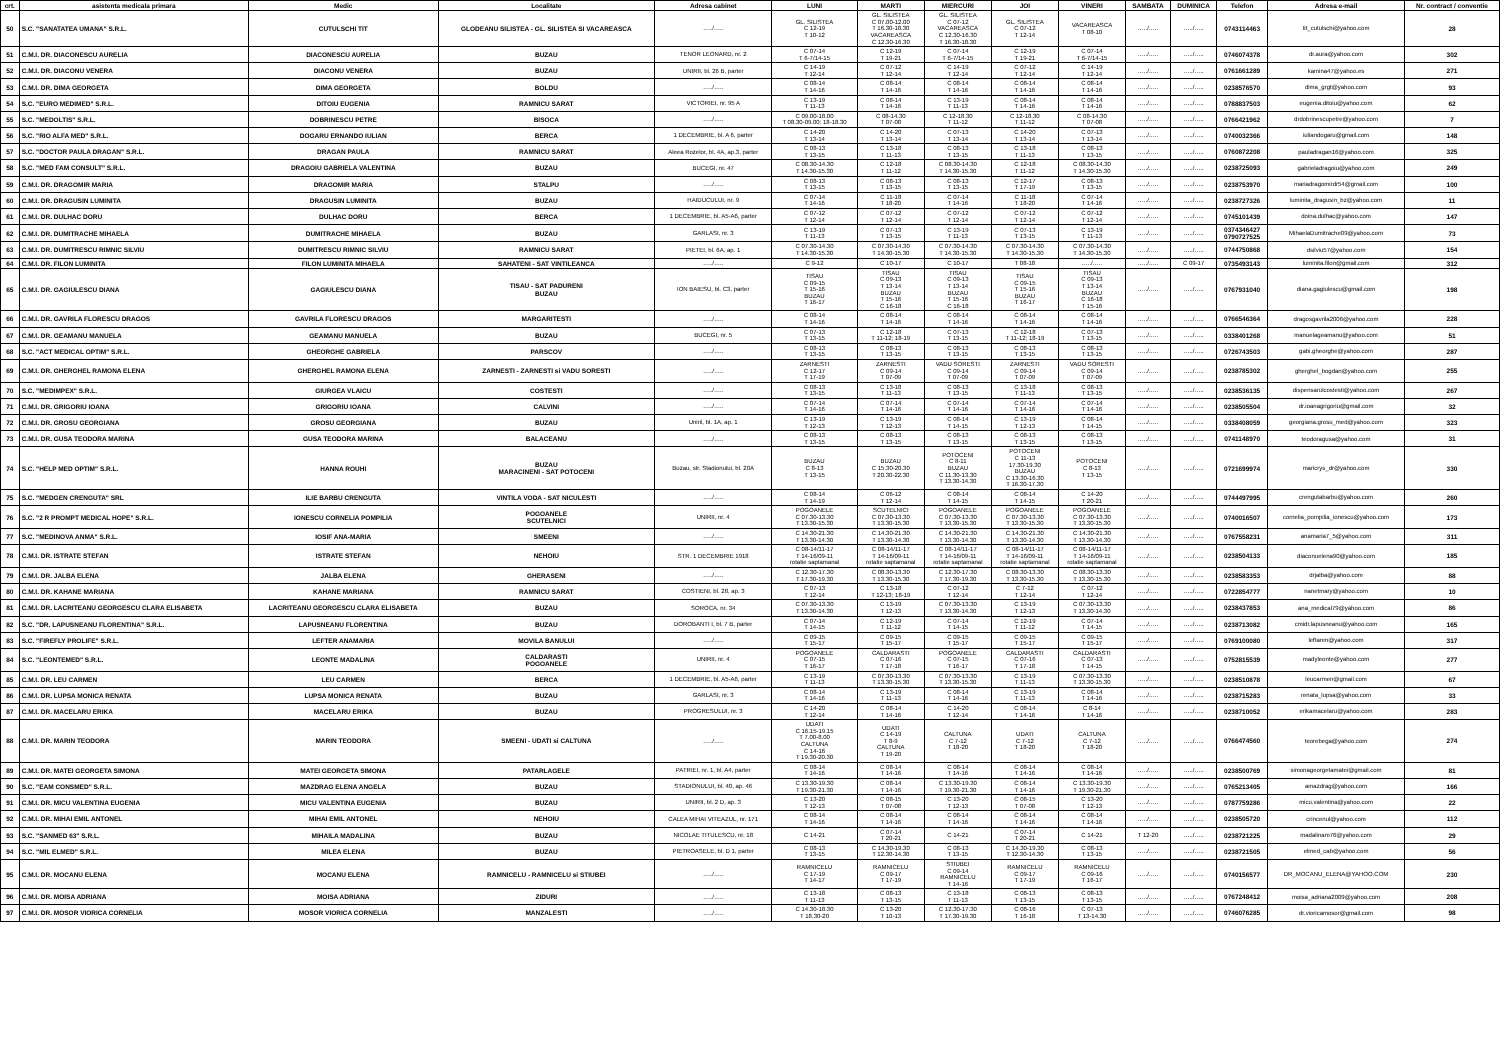| crt. | asistenta medicala primara | Medic | Localitate | Adresa cabinet | LUNI | MARTI | MIERCURI | JOI | VINERI | SAMBATA | DUMINICA | Telefon | Adresa e-mail | Nr. contract / conventie |
| --- | --- | --- | --- | --- | --- | --- | --- | --- | --- | --- | --- | --- | --- | --- |
| 50 | S.C. "SANATATEA UMANA" S.R.L. | CUTULSCHI TIT | GLODEANU SILISTEA - GL. SILISTEA SI VACAREASCA | …../….. | GL. SILISTEA C 12-19 T 10-12 | GL. SILISTEA C 07.00-12.00 T 16.30-18.30 VACAREASCA C 12.30-16.30 | GL. SILISTEA C 07-12 VACAREASCA C 12.30-16.30 T 16.30-18.30 | GL. SILISTEA C 07-12 T 12-14 | VACAREASCA T 08-10 | …../….. | …../….. | 0743114463 | tit_cutulschi@yahoo.com | 28 |
| 51 | C.M.I. DR. DIACONESCU AURELIA | DIACONESCU AURELIA | BUZAU | TENOR LEONARD, nr. 2 | C 07-14 T 6-7/14-15 | C 12-19 T 19-21 | C 07-14 T 6-7/14-15 | C 12-19 T 19-21 | C 07-14 T 6-7/14-15 | …../….. | …../….. | 0746074378 | dr.aura@yahoo.com | 302 |
| 52 | C.M.I. DR. DIACONU VENERA | DIACONU VENERA | BUZAU | UNIRII, bl. 26 B, parter | C 14-19 T 12-14 | C 07-12 T 12-14 | C 14-19 T 12-14 | C 07-12 T 12-14 | C 14-19 T 12-14 | …../….. | …../….. | 0761661289 | kamina47@yahoo.es | 271 |
| 53 | C.M.I. DR. DIMA GEORGETA | DIMA GEORGETA | BOLDU | …../….. | C 08-14 T 14-16 | C 08-14 T 14-16 | C 08-14 T 14-16 | C 08-14 T 14-16 | C 08-14 T 14-16 | …../….. | …../….. | 0238576570 | dima_grgt@yahoo.com | 93 |
| 54 | S.C. "EURO MEDIMED" S.R.L. | DITOIU EUGENIA | RAMNICU SARAT | VICTORIEI, nr. 95 A | C 13-19 T 11-13 | C 08-14 T 14-16 | C 13-19 T 11-13 | C 08-14 T 14-16 | C 08-14 T 14-16 | …../….. | …../….. | 0788837503 | eugenia.ditoiu@yahoo.com | 62 |
| 55 | S.C. "MEDOLTIS" S.R.L. | DOBRINESCU PETRE | BISOCA | …../….. | C 09.00-18.00 T 08.30-09.00; 18-18.30 | C 08-14.30 T 07-08 | C 12-18.30 T 11-12 | C 12-18.30 T 11-12 | C 08-14.30 T 07-08 | …../….. | …../….. | 0766421962 | drdobrinescupetre@yahoo.com | 7 |
| 56 | S.C. "RIO ALFA MED" S.R.L. | DOGARU ERNANDO IULIAN | BERCA | 1 DECEMBRIE, bl. A 6, parter | C 14-20 T 13-14 | C 14-20 T 13-14 | C 07-13 T 13-14 | C 14-20 T 13-14 | C 07-13 T 13-14 | …../….. | …../….. | 0740032366 | iuliandogaru@gmail.com | 148 |
| 57 | S.C. "DOCTOR PAULA DRAGAN" S.R.L. | DRAGAN PAULA | RAMNICU SARAT | Aleea Rozelor, bl. 4A, ap.3, parter | C 08-13 T 13-15 | C 13-18 T 11-13 | C 08-13 T 13-15 | C 13-18 T 11-13 | C 08-13 T 13-15 | …../….. | …../….. | 0760872208 | pauladragan16@yahoo.com | 325 |
| 58 | S.C. "MED FAM CONSULT" S.R.L. | DRAGOIU GABRIELA VALENTINA | BUZAU | BUCEGI, nr. 47 | C 08.30-14.30 T 14.30-15.30 | C 12-18 T 11-12 | C 08.30-14.30 T 14.30-15.30 | C 12-18 T 11-12 | C 08.30-14.30 T 14.30-15.30 | …../….. | …../….. | 0238725093 | gabrieladragoiu@yahoo.com | 249 |
| 59 | C.M.I. DR. DRAGOMIR MARIA | DRAGOMIR MARIA | STALPU | …../….. | C 08-13 T 13-15 | C 08-13 T 13-15 | C 08-13 T 13-15 | C 12-17 T 17-19 | C 08-13 T 13-15 | …../….. | …../….. | 0238753970 | mariadragomirdr54@gmail.com | 100 |
| 60 | C.M.I. DR. DRAGUSIN LUMINITA | DRAGUSIN LUMINITA | BUZAU | HAIDUCULUI, nr. 9 | C 07-14 T 14-16 | C 11-18 T 18-20 | C 07-14 T 14-16 | C 11-18 T 18-20 | C 07-14 T 14-16 | …../….. | …../….. | 0238727326 | luminita_dragusin_bz@yahoo.com | 11 |
| 61 | C.M.I. DR. DULHAC DORU | DULHAC DORU | BERCA | 1 DECEMBRIE, bl. A5-A6, parter | C 07-12 T 12-14 | C 07-12 T 12-14 | C 07-12 T 12-14 | C 07-12 T 12-14 | C 07-12 T 12-14 | …../….. | …../….. | 0745101439 | doina.dulhac@yahoo.com | 147 |
| 62 | C.M.I. DR. DUMITRACHE MIHAELA | DUMITRACHE MIHAELA | BUZAU | GARLASI, nr. 3 | C 13-19 T 11-13 | C 07-13 T 13-15 | C 13-19 T 11-13 | C 07-13 T 13-15 | C 13-19 T 11-13 | …../….. | …../….. | 0374346427 0790727525 | MihaelaDumitrache09@yahoo.com | 73 |
| 63 | C.M.I. DR. DUMITRESCU RIMNIC SILVIU | DUMITRESCU RIMNIC SILVIU | RAMNICU SARAT | PIETEI, bl. 6A, ap. 1 | C 07.30-14.30 T 14.30-15.30 | C 07.30-14.30 T 14.30-15.30 | C 07.30-14.30 T 14.30-15.30 | C 07.30-14.30 T 14.30-15.30 | C 07.30-14.30 T 14.30-15.30 | …../….. | …../….. | 0744750868 | dsilviu57@yahoo.com | 154 |
| 64 | C.M.I. DR. FILON LUMINITA | FILON LUMINITA MIHAELA | SAHATENI - SAT VINTILEANCA | …../….. | C 9-12 | C 10-17 | C 10-17 | T 08-18 | …../….. | …../….. | C 09-17 | 0735493143 | luminita.filon@gmail.com | 312 |
| 65 | C.M.I. DR. GAGIULESCU DIANA | GAGIULESCU DIANA | TISAU - SAT PADURENI BUZAU | ION BAIESU, bl. C3, parter | TISAU C 09-15 T 15-16 BUZAU T 16-17 | TISAU C 09-13 T 13-14 BUZAU T 15-16 C 16-18 | TISAU C 09-13 T 13-14 BUZAU T 15-16 C 16-18 | TISAU C 09-15 T 15-16 BUZAU T 16-17 | TISAU C 09-13 T 13-14 BUZAU C 16-18 T 15-16 | …../….. | …../….. | 0767931040 | diana.gagiulescu@gmail.com | 198 |
| 66 | C.M.I. DR. GAVRILA FLORESCU DRAGOS | GAVRILA FLORESCU DRAGOS | MARGARITESTI | …../….. | C 08-14 T 14-16 | C 08-14 T 14-16 | C 08-14 T 14-16 | C 08-14 T 14-16 | C 08-14 T 14-16 | …../….. | …../….. | 0766546364 | dragosgavrila2006@yahoo.com | 228 |
| 67 | C.M.I. DR. GEAMANU MANUELA | GEAMANU MANUELA | BUZAU | BUCEGI, nr. 5 | C 07-13 T 13-15 | C 12-18 T 11-12; 18-19 | C 07-13 T 13-15 | C 12-18 T 11-12; 18-19 | C 07-13 T 13-15 | …../….. | …../….. | 0338401268 | manuelageamanu@yahoo.com | 51 |
| 68 | S.C. "ACT MEDICAL OPTIM" S.R.L. | GHEORGHE GABRIELA | PARSCOV | …../….. | C 08-13 T 13-15 | C 08-13 T 13-15 | C 08-13 T 13-15 | C 08-13 T 13-15 | C 08-13 T 13-15 | …../….. | …../….. | 0726743503 | gabi.gheorghe@yahoo.com | 287 |
| 69 | C.M.I. DR. GHERGHEL RAMONA ELENA | GHERGHEL RAMONA ELENA | ZARNESTI - ZARNESTI si VADU SORESTI | …../….. | ZARNESTI C 12-17 T 17-19 | ZARNESTI C 09-14 T 07-09 | VADU SORESTI C 09-14 T 07-09 | ZARNESTI C 09-14 T 07-09 | VADU SORESTI C 09-14 T 07-09 | …../….. | …../….. | 0238785302 | gherghel_bogdan@yahoo.com | 255 |
| 70 | S.C. "MEDIMPEX" S.R.L. | GIURGEA VLAICU | COSTESTI | …../….. | C 08-13 T 13-15 | C 13-18 T 11-13 | C 08-13 T 13-15 | C 13-18 T 11-13 | C 08-13 T 13-15 | …../….. | …../….. | 0238536135 | dispensarulcostesti@yahoo.com | 267 |
| 71 | C.M.I. DR. GRIGORIU IOANA | GRIGORIU IOANA | CALVINI | …../….. | C 07-14 T 14-16 | C 07-14 T 14-16 | C 07-14 T 14-16 | C 07-14 T 14-16 | C 07-14 T 14-16 | …../….. | …../….. | 0238505504 | dr.ioanagrigoriu@gmail.com | 32 |
| 72 | C.M.I. DR. GROSU GEORGIANA | GROSU GEORGIANA | BUZAU | Unirii, bl. 1A, ap. 1 | C 13-19 T 12-13 | C 13-19 T 12-13 | C 08-14 T 14-15 | C 13-19 T 12-13 | C 08-14 T 14-15 | …../….. | …../….. | 0338408059 | georgiana.grosu_med@yahoo.com | 323 |
| 73 | C.M.I. DR. GUSA TEODORA MARINA | GUSA TEODORA MARINA | BALACEANU | …../….. | C 08-13 T 13-15 | C 08-13 T 13-15 | C 08-13 T 13-15 | C 08-13 T 13-15 | C 08-13 T 13-15 | …../….. | …../….. | 0741148970 | teodoragusa@yahoo.com | 31 |
| 74 | S.C. "HELP MED OPTIM" S.R.L. | HANNA ROUHI | BUZAU MARACINENI - SAT POTOCENI | Buzau, str. Stadionului, bl. 20A | BUZAU C 8-13 T 13-15 | BUZAU C 15.30-20.30 T 20.30-22.30 | POTOCENI C 8-11 BUZAU C 11.30-13.30 T 13.30-14.30 | POTOCENI C 11-13 17.30-19.30 BUZAU C 13.30-16.30 T 16.30-17.30 | POTOCENI C 8-13 T 13-15 | …../….. | …../….. | 0721699974 | maricrys_dr@yahoo.com | 330 |
| 75 | S.C. "MEDGEN CRENGUTA" SRL | ILIE BARBU CRENGUTA | VINTILA VODA - SAT NICULESTI | …../….. | C 08-14 T 14-19 | C 06-12 T 12-14 | C 08-14 T 14-15 | C 08-14 T 14-15 | C 14-20 T 20-21 | …../….. | …../….. | 0744497995 | crengutabarbu@yahoo.com | 260 |
| 76 | S.C. "2 R PROMPT MEDICAL HOPE" S.R.L. | IONESCU CORNELIA POMPILIA | POGOANELE SCUTELNICI | UNIRII, nr. 4 | POGOANELE C 07.30-13.30 T 13.30-15.30 | SCUTELNICI C 07.30-13.30 T 13.30-15.30 | POGOANELE C 07.30-13.30 T 13.30-15.30 | POGOANELE C 07.30-13.30 T 13.30-15.30 | POGOANELE C 07.30-13.30 T 13.30-15.30 | …../….. | …../….. | 0740016507 | cornelia_pompilia_ionescu@yahoo.com | 173 |
| 77 | S.C. "MEDINOVA ANMA" S.R.L. | IOSIF ANA-MARIA | SMEENI | …../….. | C 14.30-21.30 T 13.30-14.30 | C 14.30-21.30 T 13.30-14.30 | C 14.30-21.30 T 13.30-14.30 | C 14.30-21.30 T 13.30-14.30 | C 14.30-21.30 T 13.30-14.30 | …../….. | …../….. | 0767558231 | anamaria7_5@yahoo.com | 311 |
| 78 | C.M.I. DR. ISTRATE STEFAN | ISTRATE STEFAN | NEHOIU | STR. 1 DECEMBRIE 1918 | C 08-14/11-17 T 14-16/09-11 rotatie saptamanal | C 08-14/11-17 T 14-16/09-11 rotatie saptamanal | C 08-14/11-17 T 14-16/09-11 rotatie saptamanal | C 08-14/11-17 T 14-16/09-11 rotatie saptamanal | C 08-14/11-17 T 14-16/09-11 rotatie saptamanal | …../….. | …../….. | 0238504133 | diaconuelena90@yahoo.com | 185 |
| 79 | C.M.I. DR. JALBA ELENA | JALBA ELENA | GHERASENI | …../….. | C 12.30-17.30 T 17.30-19.30 | C 08.30-13.30 T 13.30-15.30 | C 12.30-17.30 T 17.30-19.30 | C 08.30-13.30 T 13.30-15.30 | C 08.30-13.30 T 13.30-15.30 | …../….. | …../….. | 0238583353 | drjalba@yahoo.com | 88 |
| 80 | C.M.I. DR. KAHANE MARIANA | KAHANE MARIANA | RAMNICU SARAT | COSTIENI, bl. 28, ap. 3 | C 07-13 T 12-14 | C 13-18 T 12-13; 18-19 | C 07-12 T 12-14 | C 7-12 T 12-14 | C 07-12 T 12-14 | …../….. | …../….. | 0722854777 | nanetmary@yahoo.com | 10 |
| 81 | C.M.I. DR. LACRITEANU GEORGESCU CLARA ELISABETA | LACRITEANU GEORGESCU CLARA ELISABETA | BUZAU | SOROCA, nr. 34 | C 07.30-13.30 T 13.30-14.30 | C 13-19 T 12-13 | C 07.30-13.30 T 13.30-14.30 | C 13-19 T 12-13 | C 07.30-13.30 T 13.30-14.30 | …../….. | …../….. | 0238437853 | ana_medical79@yahoo.com | 86 |
| 82 | S.C. "DR. LAPUSNEANU FLORENTINA" S.R.L. | LAPUSNEANU FLORENTINA | BUZAU | DOROBANTI I, bl. 7 B, parter | C 07-14 T 14-15 | C 12-19 T 11-12 | C 07-14 T 14-15 | C 12-19 T 11-12 | C 07-14 T 14-15 | …../….. | …../….. | 0238713082 | cmidr.lapusneanu@yahoo.com | 165 |
| 83 | S.C. "FIREFLY PROLIFE" S.R.L. | LEFTER ANAMARIA | MOVILA BANULUI | …../….. | C 09-15 T 15-17 | C 09-15 T 15-17 | C 09-15 T 15-17 | C 09-15 T 15-17 | C 09-15 T 15-17 | …../….. | …../….. | 0769100080 | leftanm@yahoo.com | 317 |
| 84 | S.C. "LEONTEMED" S.R.L. | LEONTE MADALINA | CALDARASTI POGOANELE | UNIRII, nr. 4 | POGOANELE C 07-15 T 16-17 | CALDARASTI C 07-16 T 17-18 | POGOANELE C 07-15 T 16-17 | CALDARASTI C 07-16 T 17-18 | CALDARASTI C 07-13 T 14-15 | …../….. | …../….. | 0752815539 | madyleonte@yahoo.com | 277 |
| 85 | C.M.I. DR. LEU CARMEN | LEU CARMEN | BERCA | 1 DECEMBRIE, bl. A5-A6, parter | C 13-19 T 11-13 | C 07.30-13.30 T 13.30-15.30 | C 07.30-13.30 T 13.30-15.30 | C 13-19 T 11-13 | C 07.30-13.30 T 13.30-15.30 | …../….. | …../….. | 0238510878 | leucarmen@gmail.com | 67 |
| 86 | C.M.I. DR. LUPSA MONICA RENATA | LUPSA MONICA RENATA | BUZAU | GARLASI, nr. 3 | C 08-14 T 14-16 | C 13-19 T 11-13 | C 08-14 T 14-16 | C 13-19 T 11-13 | C 08-14 T 14-16 | …../….. | …../….. | 0238715283 | renata_lupsa@yahoo.com | 33 |
| 87 | C.M.I. DR. MACELARU ERIKA | MACELARU ERIKA | BUZAU | PROGRESULUI, nr. 3 | C 14-20 T 12-14 | C 08-14 T 14-16 | C 14-20 T 12-14 | C 08-14 T 14-16 | C 8-14 T 14-16 | …../….. | …../….. | 0238710052 | erikamacelaru@yahoo.com | 283 |
| 88 | C.M.I. DR. MARIN TEODORA | MARIN TEODORA | SMEENI - UDATI si CALTUNA | …../….. | UDATI C 16.15-19.15 T 7.00-8.00 CALTUNA C 14-16 T 19.30-20.30 | UDATI C 14-19 T 8-9 CALTUNA T 19-20 | CALTUNA C 7-12 T 18-20 | UDATI C 7-12 T 18-20 | CALTUNA C 7-12 T 18-20 | …../….. | …../….. | 0766474560 | teorebega@yahoo.com | 274 |
| 89 | C.M.I. DR. MATEI GEORGETA SIMONA | MATEI GEORGETA SIMONA | PATARLAGELE | PATRIEI, nr. 1, bl. A4, parter | C 08-14 T 14-16 | C 08-14 T 14-16 | C 08-14 T 14-16 | C 08-14 T 14-16 | C 08-14 T 14-16 | …../….. | …../….. | 0238500769 | simonageorgetamatei@gmail.com | 81 |
| 90 | S.C. "EAM CONSMED" S.R.L. | MAZDRAG ELENA ANGELA | BUZAU | STADIONULUI, bl. 40, ap. 46 | C 13.30-19.30 T 19.30-21.30 | C 08-14 T 14-16 | C 13.30-19.30 T 19.30-21.30 | C 08-14 T 14-16 | C 13.30-19.30 T 19.30-21.30 | …../….. | …../….. | 0765213405 | amazdrag@yahoo.com | 166 |
| 91 | C.M.I. DR. MICU VALENTINA EUGENIA | MICU VALENTINA EUGENIA | BUZAU | UNIRII, bl. 2 D, ap. 3 | C 13-20 T 12-13 | C 08-15 T 07-08 | C 13-20 T 12-13 | C 08-15 T 07-08 | C 13-20 T 12-13 | …../….. | …../….. | 0787759286 | micu.valentina@yahoo.com | 22 |
| 92 | C.M.I. DR. MIHAI EMIL ANTONEL | MIHAI EMIL ANTONEL | NEHOIU | CALEA MIHAI VITEAZUL, nr. 171 | C 08-14 T 14-16 | C 08-14 T 14-16 | C 08-14 T 14-16 | C 08-14 T 14-16 | C 08-14 T 14-16 | …../….. | …../….. | 0238505720 | crincenul@yahoo.com | 112 |
| 93 | S.C. "SANMED 63" S.R.L. | MIHAILA MADALINA | BUZAU | NICOLAE TITULESCU, nr. 18 | C 14-21 | C 07-14 T 20-21 | C 14-21 | C 07-14 T 20-21 | C 14-21 | T 12-20 | …../….. | 0238721225 | madalinam76@yahoo.com | 29 |
| 94 | S.C. "MIL ELMED" S.R.L. | MILEA ELENA | BUZAU | PIETROASELE, bl. D 1, parter | C 08-13 T 13-15 | C 14.30-19.30 T 12.30-14.30 | C 08-13 T 13-15 | C 14.30-19.30 T 12.30-14.30 | C 08-13 T 13-15 | …../….. | …../….. | 0238721505 | elmed_cab@yahoo.com | 56 |
| 95 | C.M.I. DR. MOCANU ELENA | MOCANU ELENA | RAMNICELU - RAMNICELU si STIUBEI | …../….. | RAMNICELU C 17-19 T 14-17 | RAMNICELU C 09-17 T 17-19 | STIUBEI C 09-14 RAMNICELU T 14-16 | RAMNICELU C 09-17 T 17-19 | RAMNICELU C 09-16 T 16-17 | …../….. | …../….. | 0740156577 | DR_MOCANU_ELENA@YAHOO.COM | 230 |
| 96 | C.M.I. DR. MOISA ADRIANA | MOISA ADRIANA | ZIDURI | …../….. | C 13-18 T 11-13 | C 08-13 T 13-15 | C 13-18 T 11-13 | C 08-13 T 13-15 | C 08-13 T 13-15 | …../….. | …../….. | 0767248412 | moisa_adriana2009@yahoo.com | 208 |
| 97 | C.M.I. DR. MOSOR VIORICA CORNELIA | MOSOR VIORICA CORNELIA | MANZALESTI | …../….. | C 14.30-18.30 T 18.30-20 | C 13-20 T 10-13 | C 12.30-17.30 T 17.30-19.30 | C 08-16 T 16-18 | C 07-13 T 13-14.30 | …../….. | …../….. | 0746076285 | dr.vioricamosor@gmail.com | 98 |